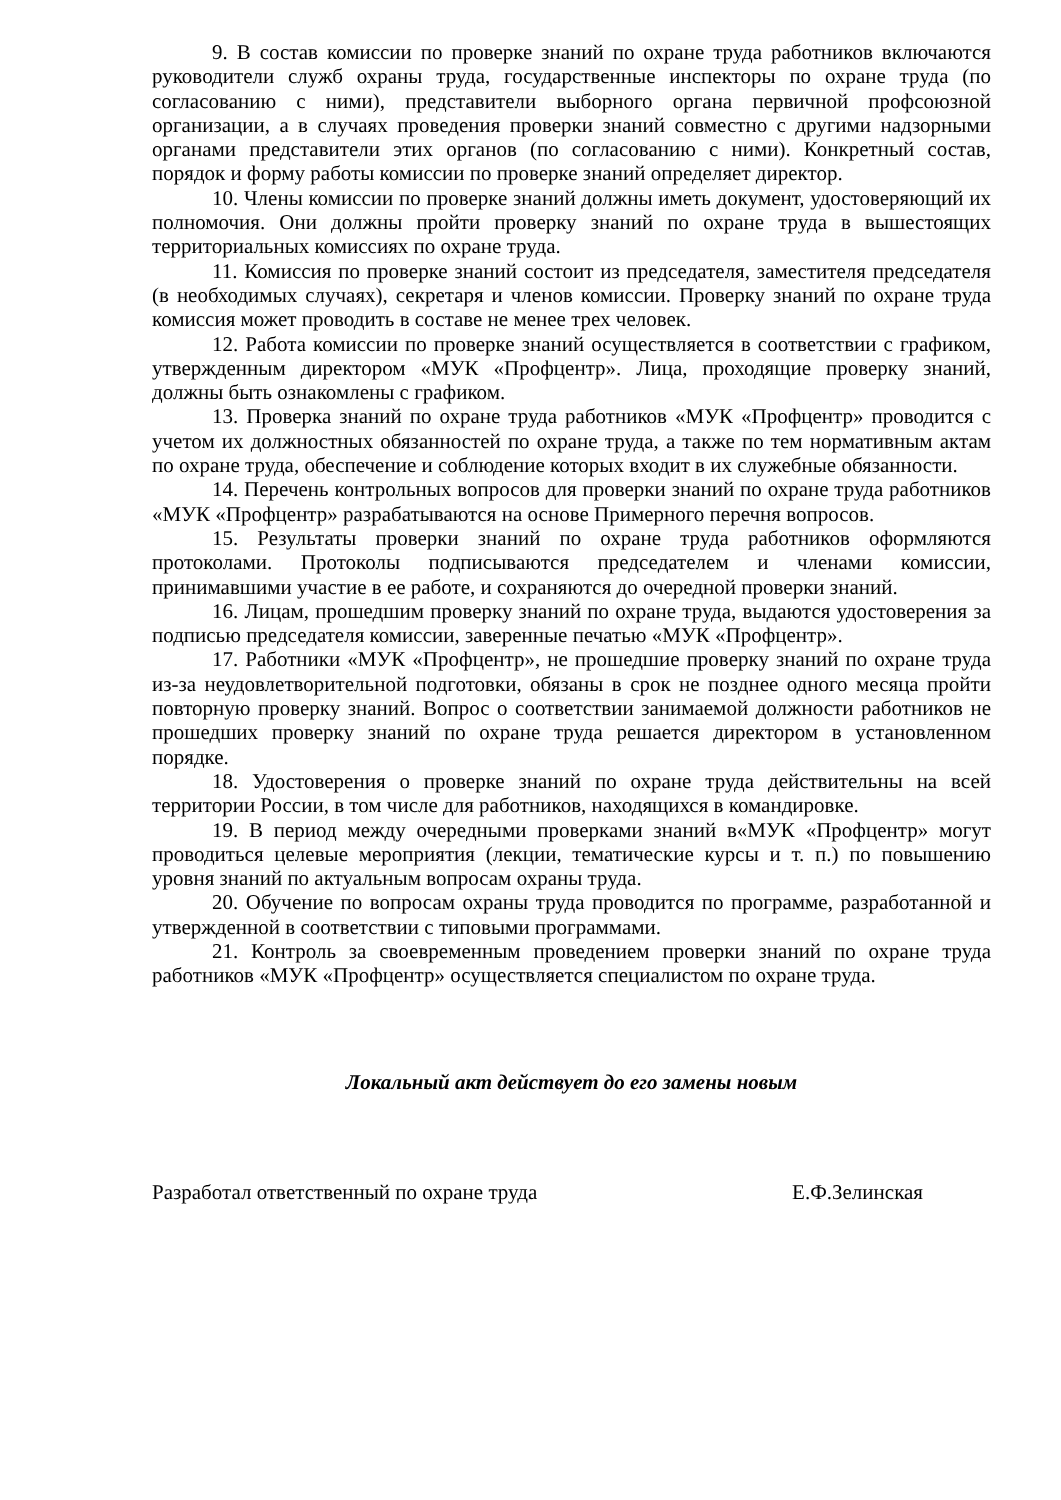9. В состав комиссии по проверке знаний по охране труда работников включаются руководители служб охраны труда, государственные инспекторы по охране труда (по согласованию с ними), представители выборного органа первичной профсоюзной организации, а в случаях проведения проверки знаний совместно с другими надзорными органами представители этих органов (по согласованию с ними). Конкретный состав, порядок и форму работы комиссии по проверке знаний определяет директор.
10. Члены комиссии по проверке знаний должны иметь документ, удостоверяющий их полномочия. Они должны пройти проверку знаний по охране труда в вышестоящих территориальных комиссиях по охране труда.
11. Комиссия по проверке знаний состоит из председателя, заместителя председателя (в необходимых случаях), секретаря и членов комиссии. Проверку знаний по охране труда комиссия может проводить в составе не менее трех человек.
12. Работа комиссии по проверке знаний осуществляется в соответствии с графиком, утвержденным директором «МУК «Профцентр». Лица, проходящие проверку знаний, должны быть ознакомлены с графиком.
13. Проверка знаний по охране труда работников «МУК «Профцентр» проводится с учетом их должностных обязанностей по охране труда, а также по тем нормативным актам по охране труда, обеспечение и соблюдение которых входит в их служебные обязанности.
14. Перечень контрольных вопросов для проверки знаний по охране труда работников «МУК «Профцентр» разрабатываются на основе Примерного перечня вопросов.
15. Результаты проверки знаний по охране труда работников оформляются протоколами. Протоколы подписываются председателем и членами комиссии, принимавшими участие в ее работе, и сохраняются до очередной проверки знаний.
16. Лицам, прошедшим проверку знаний по охране труда, выдаются удостоверения за подписью председателя комиссии, заверенные печатью «МУК «Профцентр».
17. Работники «МУК «Профцентр», не прошедшие проверку знаний по охране труда из-за неудовлетворительной подготовки, обязаны в срок не позднее одного месяца пройти повторную проверку знаний. Вопрос о соответствии занимаемой должности работников не прошедших проверку знаний по охране труда решается директором в установленном порядке.
18. Удостоверения о проверке знаний по охране труда действительны на всей территории России, в том числе для работников, находящихся в командировке.
19. В период между очередными проверками знаний в«МУК «Профцентр» могут проводиться целевые мероприятия (лекции, тематические курсы и т. п.) по повышению уровня знаний по актуальным вопросам охраны труда.
20. Обучение по вопросам охраны труда проводится по программе, разработанной и утвержденной в соответствии с типовыми программами.
21. Контроль за своевременным проведением проверки знаний по охране труда работников «МУК «Профцентр» осуществляется специалистом по охране труда.
Локальный акт действует до его замены новым
Разработал ответственный по охране труда Е.Ф.Зелинская